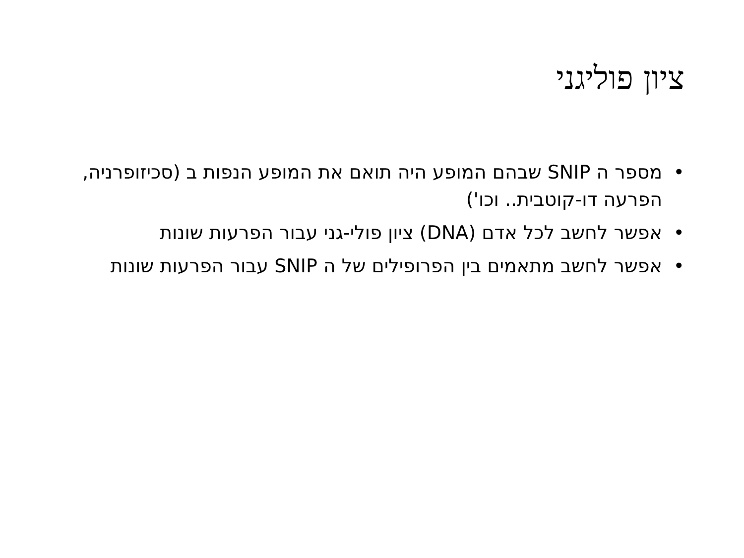ציון פוליגני
• מספר ה SNIP שבהם המופע היה תואם את המופע הנפות ב (סכיזופרניה, הפרעה דו-קוטבית.. וכו')
• אפשר לחשב לכל אדם (DNA) ציון פולי-גני עבור הפרעות שונות
• אפשר לחשב מתאמים בין הפרופילים של ה SNIP עבור הפרעות שונות